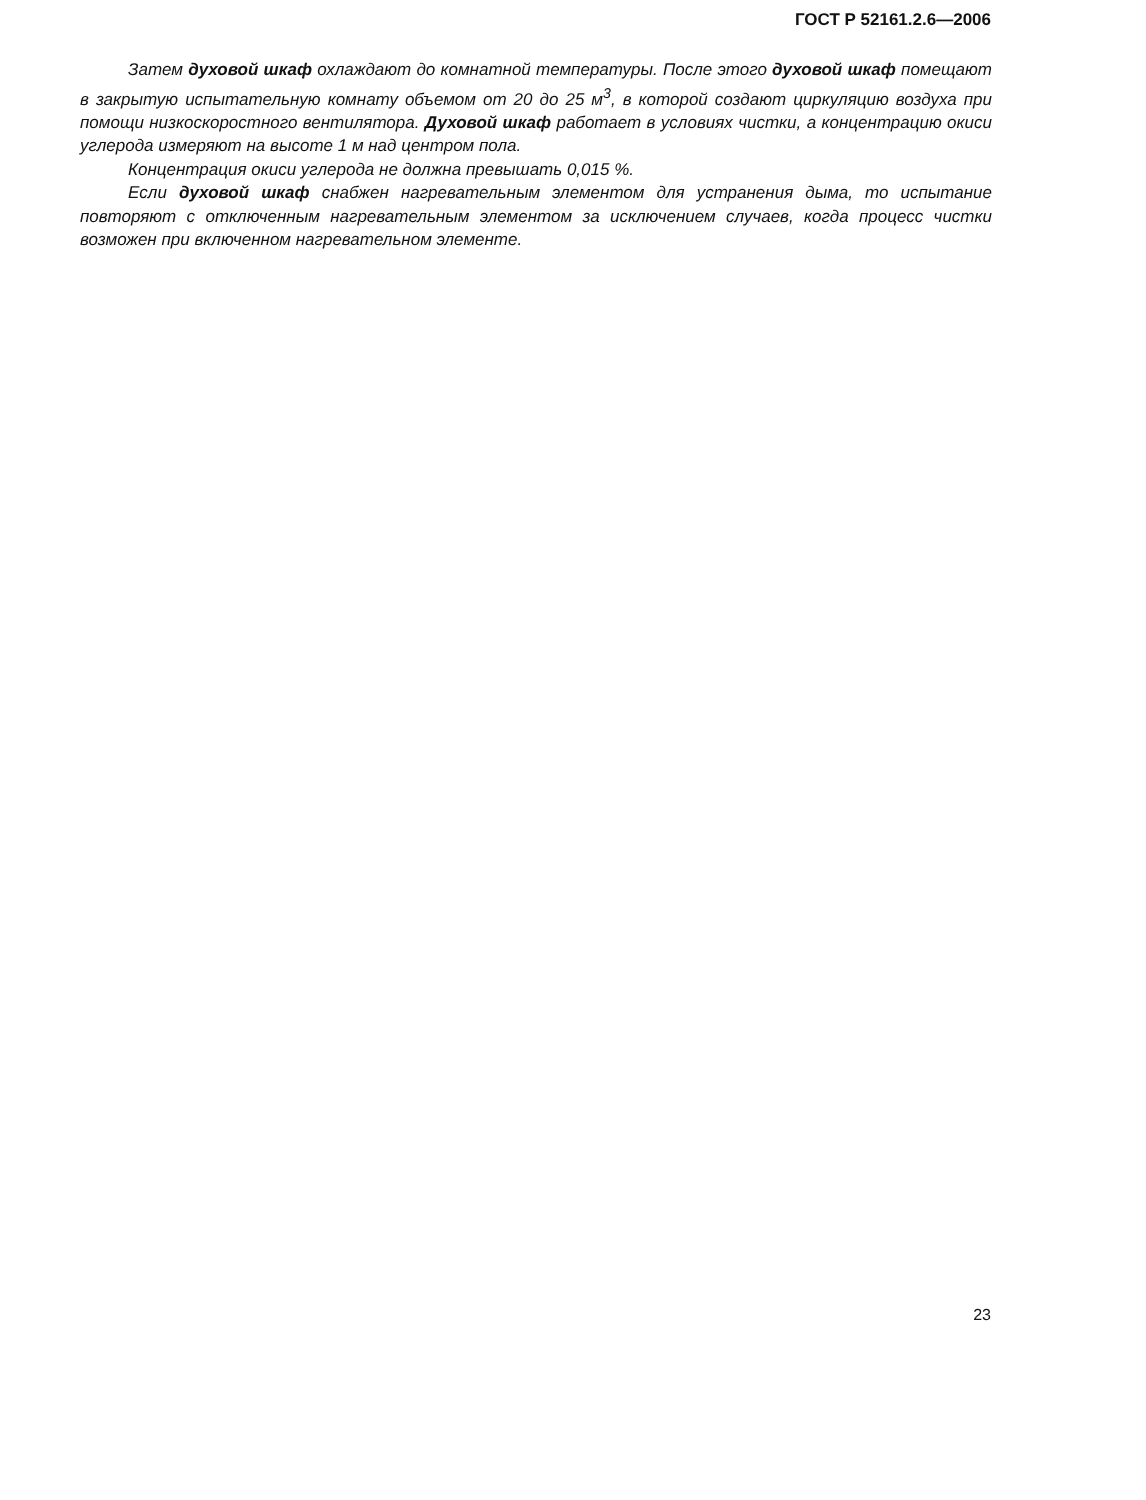ГОСТ Р 52161.2.6—2006
Затем духовой шкаф охлаждают до комнатной температуры. После этого духовой шкаф помещают в закрытую испытательную комнату объемом от 20 до 25 м<sup>3</sup>, в которой создают циркуляцию воздуха при помощи низкоскоростного вентилятора. Духовой шкаф работает в условиях чистки, а концентрацию окиси углерода измеряют на высоте 1 м над центром пола.
Концентрация окиси углерода не должна превышать 0,015 %.
Если духовой шкаф снабжен нагревательным элементом для устранения дыма, то испытание повторяют с отключенным нагревательным элементом за исключением случаев, когда процесс чистки возможен при включенном нагревательном элементе.
23